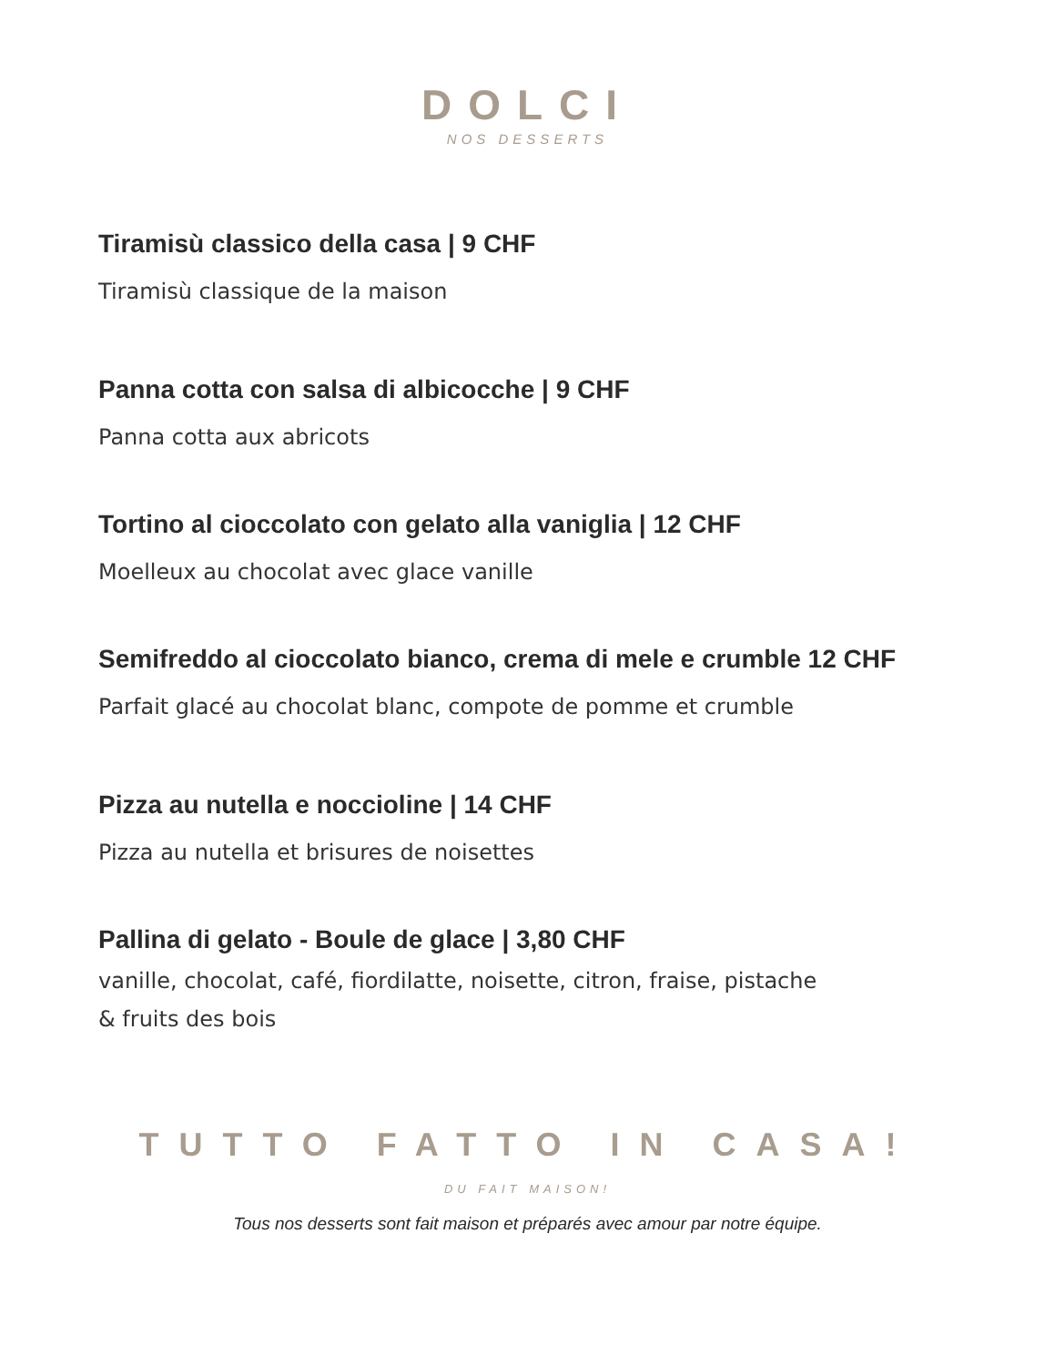DOLCI
NOS DESSERTS
Tiramisù classico della casa | 9 CHF
Tiramisù classique de la maison
Panna cotta con salsa di albicocche | 9 CHF
Panna cotta aux abricots
Tortino al cioccolato con gelato alla vaniglia | 12 CHF
Moelleux au chocolat avec glace vanille
Semifreddo al cioccolato bianco, crema di mele e crumble 12 CHF
Parfait glacé au chocolat blanc, compote de pomme et crumble
Pizza au nutella e noccioline | 14 CHF
Pizza au nutella et brisures de noisettes
Pallina di gelato - Boule de glace | 3,80 CHF
vanille, chocolat, café, fiordilatte, noisette, citron, fraise, pistache
& fruits des bois
TUTTO FATTO IN CASA!
DU FAIT MAISON!
Tous nos desserts sont fait maison et préparés avec amour par notre équipe.